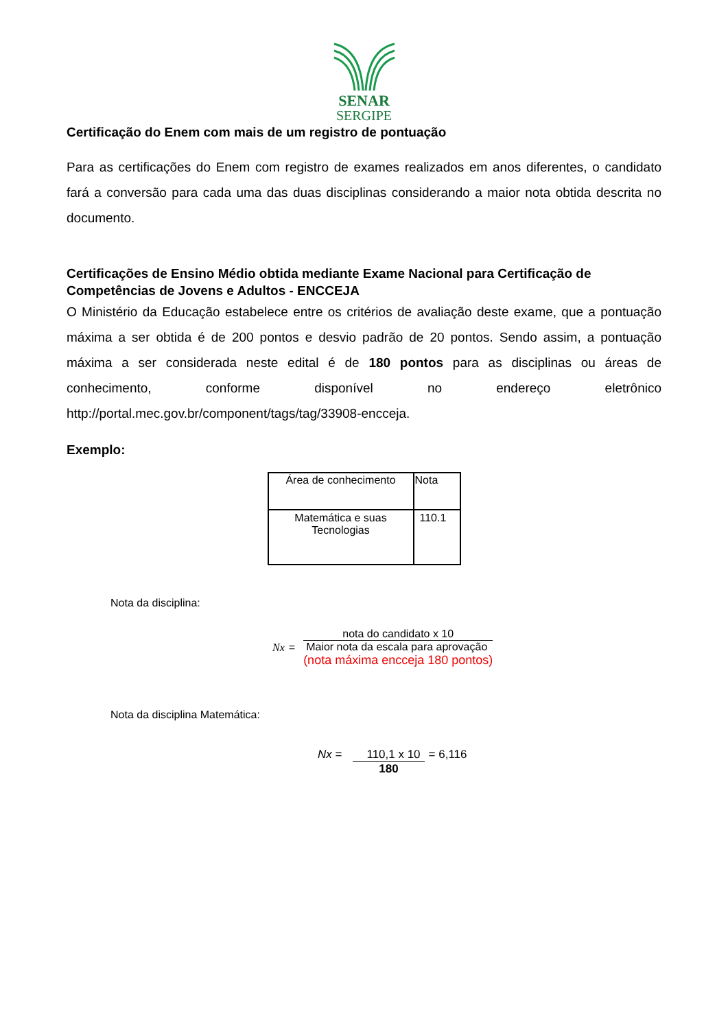SENAR
SERGIPE
Certificação do Enem com mais de um registro de pontuação
Para as certificações do Enem com registro de exames realizados em anos diferentes, o candidato fará a conversão para cada uma das duas disciplinas considerando a maior nota obtida descrita no documento.
Certificações de Ensino Médio obtida mediante Exame Nacional para Certificação de Competências de Jovens e Adultos - ENCCEJA
O Ministério da Educação estabelece entre os critérios de avaliação deste exame, que a pontuação máxima a ser obtida é de 200 pontos e desvio padrão de 20 pontos. Sendo assim, a pontuação máxima a ser considerada neste edital é de 180 pontos para as disciplinas ou áreas de conhecimento, conforme disponível no endereço eletrônico http://portal.mec.gov.br/component/tags/tag/33908-encceja.
Exemplo:
| Área de conhecimento | Nota |
| --- | --- |
| Matemática e suas Tecnologias | 110.1 |
Nota da disciplina:
Nx =
nota do candidato x 10
Maior nota da escala para aprovação
(nota máxima encceja 180 pontos)
Nota da disciplina Matemática:
Nx = 110,1 x 10
180
= 6,116